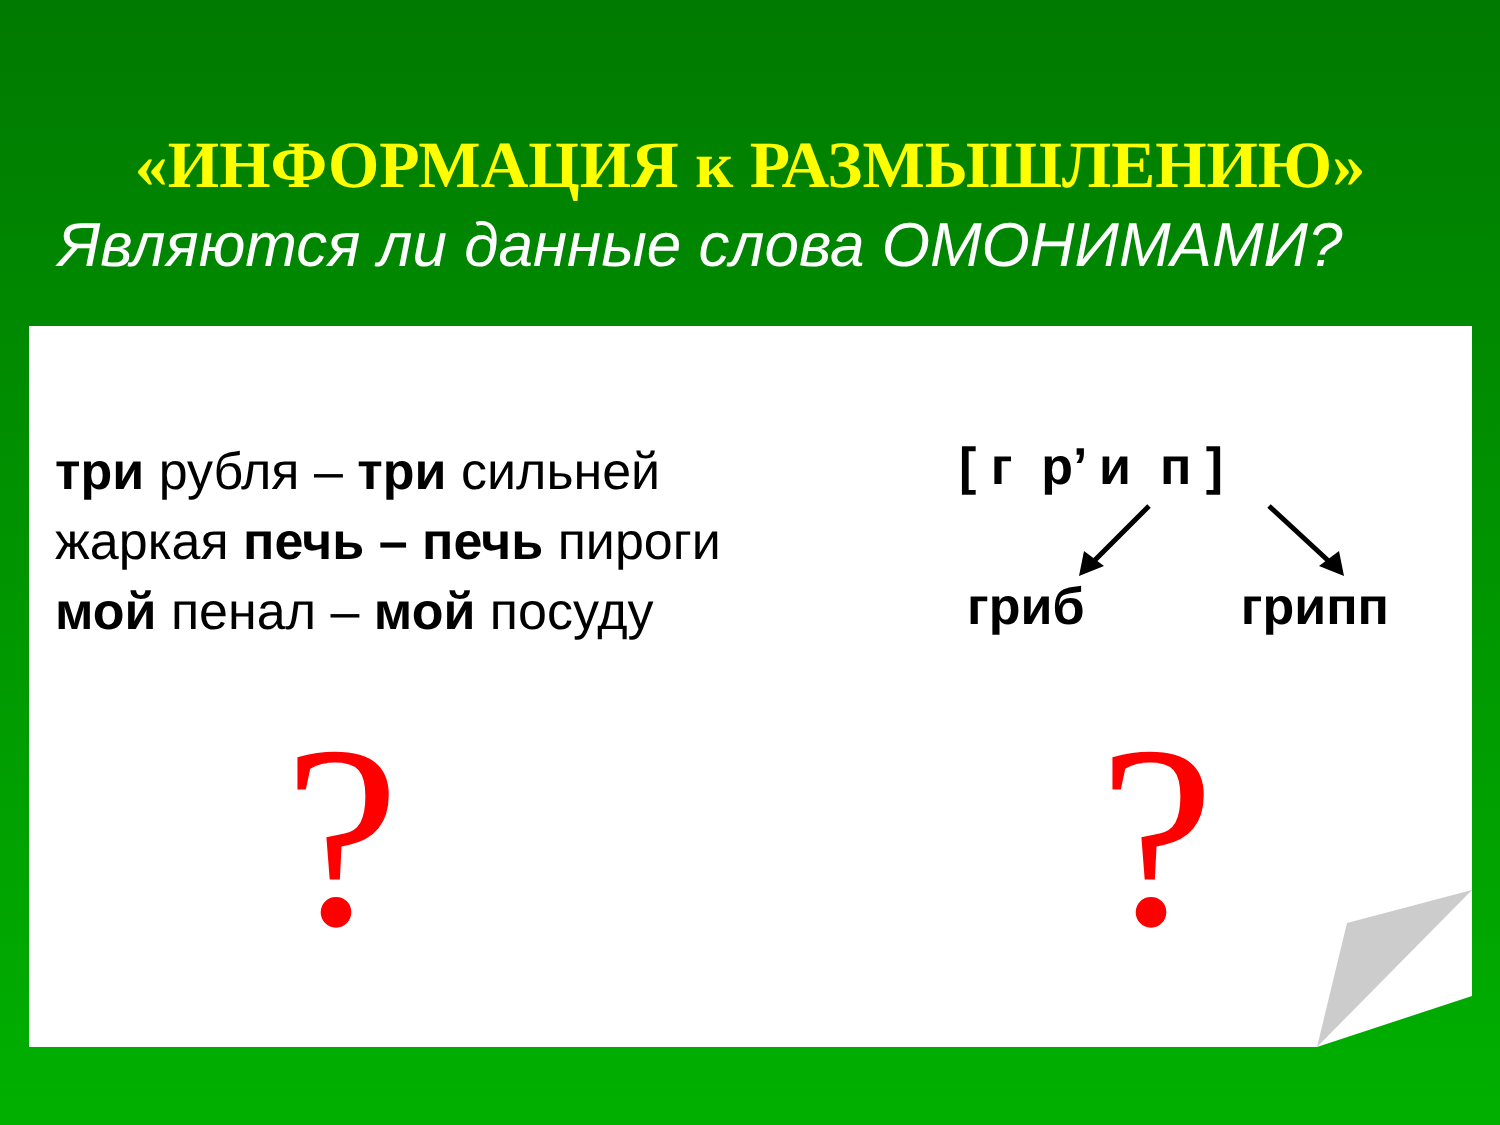«ИНФОРМАЦИЯ к РАЗМЫШЛЕНИЮ»
Являются ли данные слова ОМОНИМАМИ?
три рубля – три сильней
жаркая печь – печь пироги
мой пенал – мой посуду
[ г р’ и п ]
гриб грипп
? ?